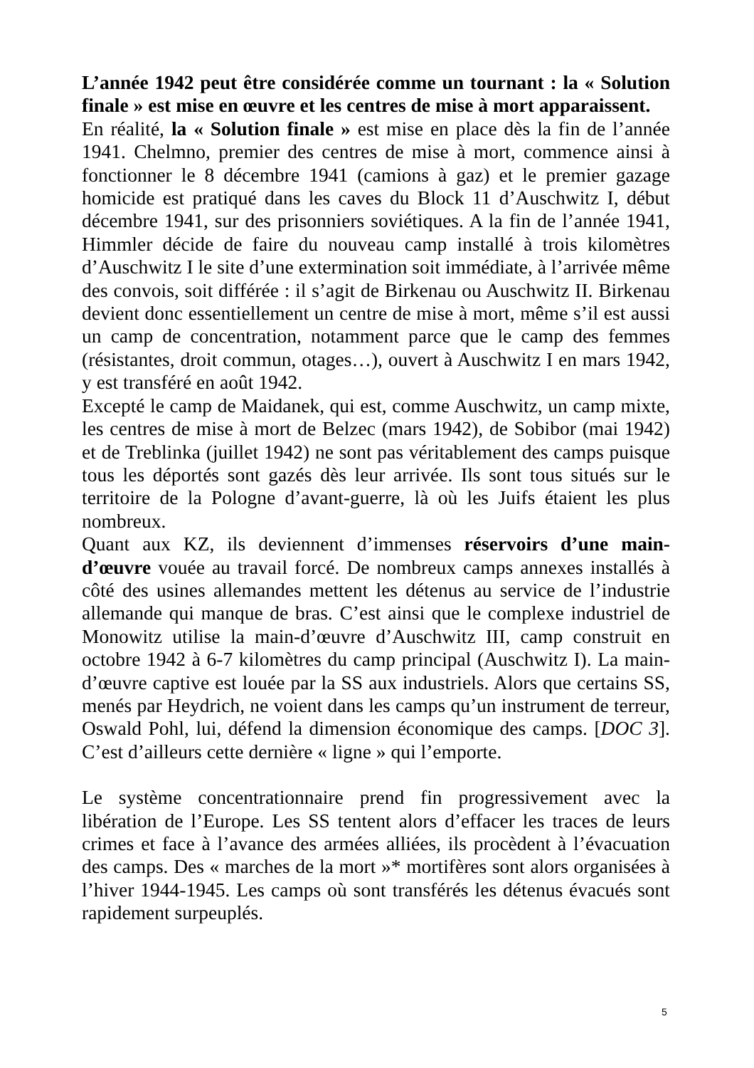L’année 1942 peut être considérée comme un tournant : la « Solution finale » est mise en œuvre et les centres de mise à mort apparaissent.
En réalité, la « Solution finale » est mise en place dès la fin de l’année 1941. Chelmno, premier des centres de mise à mort, commence ainsi à fonctionner le 8 décembre 1941 (camions à gaz) et le premier gazage homicide est pratiqué dans les caves du Block 11 d’Auschwitz I, début décembre 1941, sur des prisonniers soviétiques. A la fin de l’année 1941, Himmler décide de faire du nouveau camp installé à trois kilomètres d’Auschwitz I le site d’une extermination soit immédiate, à l’arrivée même des convois, soit différée : il s’agit de Birkenau ou Auschwitz II. Birkenau devient donc essentiellement un centre de mise à mort, même s’il est aussi un camp de concentration, notamment parce que le camp des femmes (résistantes, droit commun, otages…), ouvert à Auschwitz I en mars 1942, y est transféré en août 1942.
Excepté le camp de Maidanek, qui est, comme Auschwitz, un camp mixte, les centres de mise à mort de Belzec (mars 1942), de Sobibor (mai 1942) et de Treblinka (juillet 1942) ne sont pas véritablement des camps puisque tous les déportés sont gazés dès leur arrivée. Ils sont tous situés sur le territoire de la Pologne d’avant-guerre, là où les Juifs étaient les plus nombreux.
Quant aux KZ, ils deviennent d’immenses réservoirs d’une main-d’œuvre vouée au travail forcé. De nombreux camps annexes installés à côté des usines allemandes mettent les détenus au service de l’industrie allemande qui manque de bras. C’est ainsi que le complexe industriel de Monowitz utilise la main-d’œuvre d’Auschwitz III, camp construit en octobre 1942 à 6-7 kilomètres du camp principal (Auschwitz I). La main-d’œuvre captive est louée par la SS aux industriels. Alors que certains SS, menés par Heydrich, ne voient dans les camps qu’un instrument de terreur, Oswald Pohl, lui, défend la dimension économique des camps. [DOC 3]. C’est d’ailleurs cette dernière « ligne » qui l’emporte.
Le système concentrationnaire prend fin progressivement avec la libération de l’Europe. Les SS tentent alors d’effacer les traces de leurs crimes et face à l’avance des armées alliées, ils procèdent à l’évacuation des camps. Des « marches de la mort »* mortifères sont alors organisées à l’hiver 1944-1945. Les camps où sont transférés les détenus évacués sont rapidement surpeuplés.
5